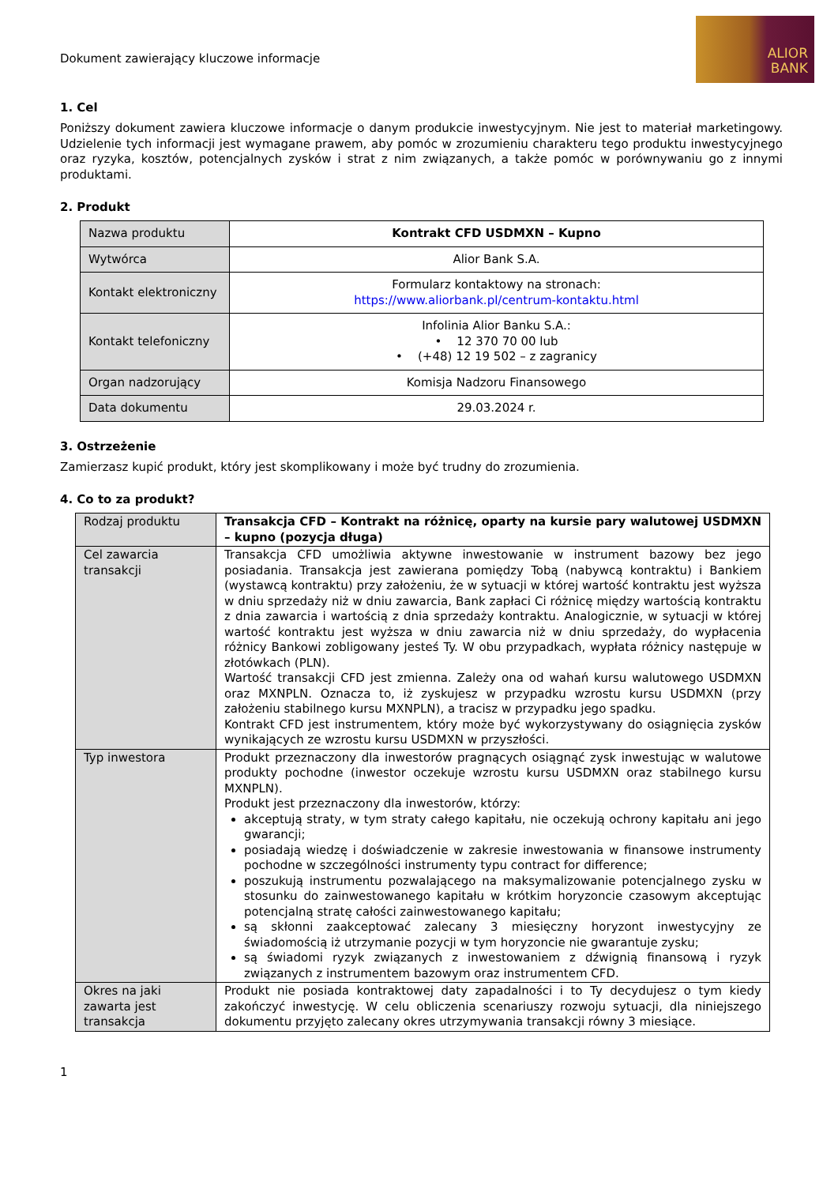Dokument zawierający kluczowe informacje
ALIOR
BANK
1. Cel
Poniższy dokument zawiera kluczowe informacje o danym produkcie inwestycyjnym. Nie jest to materiał marketingowy. Udzielenie tych informacji jest wymagane prawem, aby pomóc w zrozumieniu charakteru tego produktu inwestycyjnego oraz ryzyka, kosztów, potencjalnych zysków i strat z nim związanych, a także pomóc w porównywaniu go z innymi produktami.
2. Produkt
| Nazwa produktu | Kontrakt CFD USDMXN – Kupno |
| Wytwórca | Alior Bank S.A. |
| Kontakt elektroniczny | Formularz kontaktowy na stronach: https://www.aliorbank.pl/centrum-kontaktu.html |
| Kontakt telefoniczny | Infolinia Alior Banku S.A.: • 12 370 70 00 lub • (+48) 12 19 502 – z zagranicy |
| Organ nadzorujący | Komisja Nadzoru Finansowego |
| Data dokumentu | 29.03.2024 r. |
3. Ostrzeżenie
Zamierzasz kupić produkt, który jest skomplikowany i może być trudny do zrozumienia.
4. Co to za produkt?
| Rodzaj produktu | Transakcja CFD – Kontrakt na różnicę, oparty na kursie pary walutowej USDMXN – kupno (pozycja długa) |
| Cel zawarcia transakcji | Transakcja CFD umożliwia aktywne inwestowanie w instrument bazowy bez jego posiadania. Transakcja jest zawierana pomiędzy Tobą (nabywcą kontraktu) i Bankiem (wystawcą kontraktu) przy założeniu, że w sytuacji w której wartość kontraktu jest wyższa w dniu sprzedaży niż w dniu zawarcia, Bank zapłaci Ci różnicę między wartością kontraktu z dnia zawarcia i wartością z dnia sprzedaży kontraktu. Analogicznie, w sytuacji w której wartość kontraktu jest wyższa w dniu zawarcia niż w dniu sprzedaży, do wypłacenia różnicy Bankowi zobligowany jesteś Ty. W obu przypadkach, wypłata różnicy następuje w złotówkach (PLN). Wartość transakcji CFD jest zmienna. Zależy ona od wahań kursu walutowego USDMXN oraz MXNPLN. Oznacza to, iż zyskujesz w przypadku wzrostu kursu USDMXN (przy założeniu stabilnego kursu MXNPLN), a tracisz w przypadku jego spadku. Kontrakt CFD jest instrumentem, który może być wykorzystywany do osiągnięcia zysków wynikających ze wzrostu kursu USDMXN w przyszłości. |
| Typ inwestora | Produkt przeznaczony dla inwestorów pragnących osiągnąć zysk inwestując w walutowe produkty pochodne (inwestor oczekuje wzrostu kursu USDMXN oraz stabilnego kursu MXNPLN). Produkt jest przeznaczony dla inwestorów, którzy: akceptują straty, w tym straty całego kapitału, nie oczekują ochrony kapitału ani jego gwarancji; posiadają wiedzę i doświadczenie w zakresie inwestowania w finansowe instrumenty pochodne w szczególności instrumenty typu contract for difference; poszukują instrumentu pozwalającego na maksymalizowanie potencjalnego zysku w stosunku do zainwestowanego kapitału w krótkim horyzoncie czasowym akceptując potencjalną stratę całości zainwestowanego kapitału; są skłonni zaakceptować zalecany 3 miesięczny horyzont inwestycyjny ze świadomością iż utrzymanie pozycji w tym horyzoncie nie gwarantuje zysku; są świadomi ryzyk związanych z inwestowaniem z dźwignią finansową i ryzyk związanych z instrumentem bazowym oraz instrumentem CFD. |
| Okres na jaki zawarta jest transakcja | Produkt nie posiada kontraktowej daty zapadalności i to Ty decydujesz o tym kiedy zakończyć inwestycję. W celu obliczenia scenariuszy rozwoju sytuacji, dla niniejszego dokumentu przyjęto zalecany okres utrzymywania transakcji równy 3 miesiące. |
1